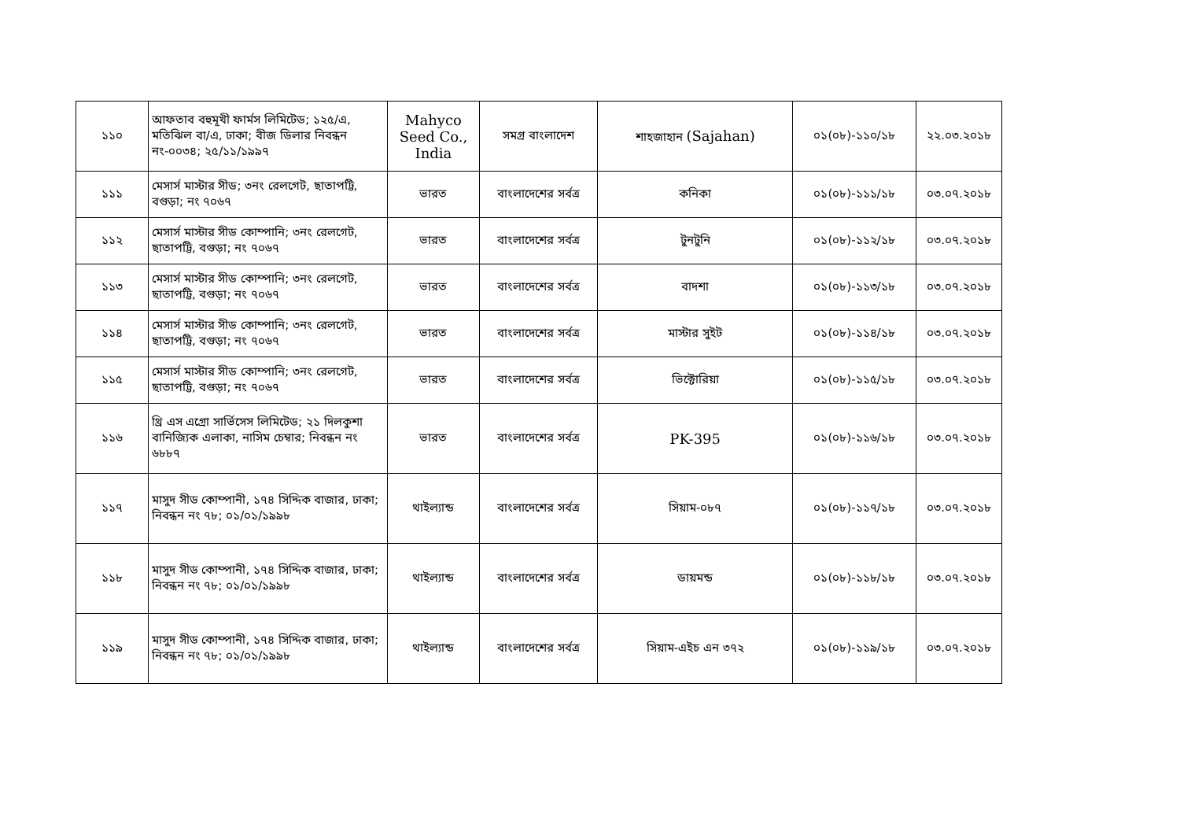| ১১০ | আফতাব বহুমূখী ফার্মস লিমিটেড; ১২৫/এ, মতিঝিল বা/এ, ঢাকা; বীজ ডিলার নিবন্ধন নং-০০৩৪; ২৫/১১/১৯৯৭ | Mahyco Seed Co., India | সমগ্র বাংলাদেশ | শাহজাহান (Sajahan) | ০১(০৮)-১১০/১৮ | ২২.০৩.২০১৮ |
| ১১১ | মেসার্স মাস্টার সীড; ৩নং রেলগেট, ছাতাপট্টি, বগুড়া; নং ৭০৬৭ | ভারত | বাংলাদেশের সর্বত্র | কনিকা | ০১(০৮)-১১১/১৮ | ০৩.০৭.২০১৮ |
| ১১২ | মেসার্স মাস্টার সীড কোম্পানি; ৩নং রেলগেট, ছাতাপট্টি, বগুড়া; নং ৭০৬৭ | ভারত | বাংলাদেশের সর্বত্র | টুনটুনি | ০১(০৮)-১১২/১৮ | ০৩.০৭.২০১৮ |
| ১১৩ | মেসার্স মাস্টার সীড কোম্পানি; ৩নং রেলগেট, ছাতাপট্টি, বগুড়া; নং ৭০৬৭ | ভারত | বাংলাদেশের সর্বত্র | বাদশা | ০১(০৮)-১১৩/১৮ | ০৩.০৭.২০১৮ |
| ১১৪ | মেসার্স মাস্টার সীড কোম্পানি; ৩নং রেলগেট, ছাতাপট্টি, বগুড়া; নং ৭০৬৭ | ভারত | বাংলাদেশের সর্বত্র | মাস্টার সুইট | ০১(০৮)-১১৪/১৮ | ০৩.০৭.২০১৮ |
| ১১৫ | মেসার্স মাস্টার সীড কোম্পানি; ৩নং রেলগেট, ছাতাপট্টি, বগুড়া; নং ৭০৬৭ | ভারত | বাংলাদেশের সর্বত্র | ভিক্টোরিয়া | ০১(০৮)-১১৫/১৮ | ০৩.০৭.২০১৮ |
| ১১৬ | থ্রি এস এগ্রো সার্ভিসেস লিমিটেড; ২১ দিলকুশা বানিজ্যিক এলাকা, নাসিম চেম্বার; নিবন্ধন নং ৬৮৮৭ | ভারত | বাংলাদেশের সর্বত্র | PK-395 | ০১(০৮)-১১৬/১৮ | ০৩.০৭.২০১৮ |
| ১১৭ | মাসুদ সীড কোম্পানী, ১৭৪ সিদ্দিক বাজার, ঢাকা; নিবন্ধন নং ৭৮; ০১/০১/১৯৯৮ | থাইল্যান্ড | বাংলাদেশের সর্বত্র | সিয়াম-০৮৭ | ০১(০৮)-১১৭/১৮ | ০৩.০৭.২০১৮ |
| ১১৮ | মাসুদ সীড কোম্পানী, ১৭৪ সিদ্দিক বাজার, ঢাকা; নিবন্ধন নং ৭৮; ০১/০১/১৯৯৮ | থাইল্যান্ড | বাংলাদেশের সর্বত্র | ডায়মন্ড | ০১(০৮)-১১৮/১৮ | ০৩.০৭.২০১৮ |
| ১১৯ | মাসুদ সীড কোম্পানী, ১৭৪ সিদ্দিক বাজার, ঢাকা; নিবন্ধন নং ৭৮; ০১/০১/১৯৯৮ | থাইল্যান্ড | বাংলাদেশের সর্বত্র | সিয়াম-এইচ এন ৩৭২ | ০১(০৮)-১১৯/১৮ | ০৩.০৭.২০১৮ |